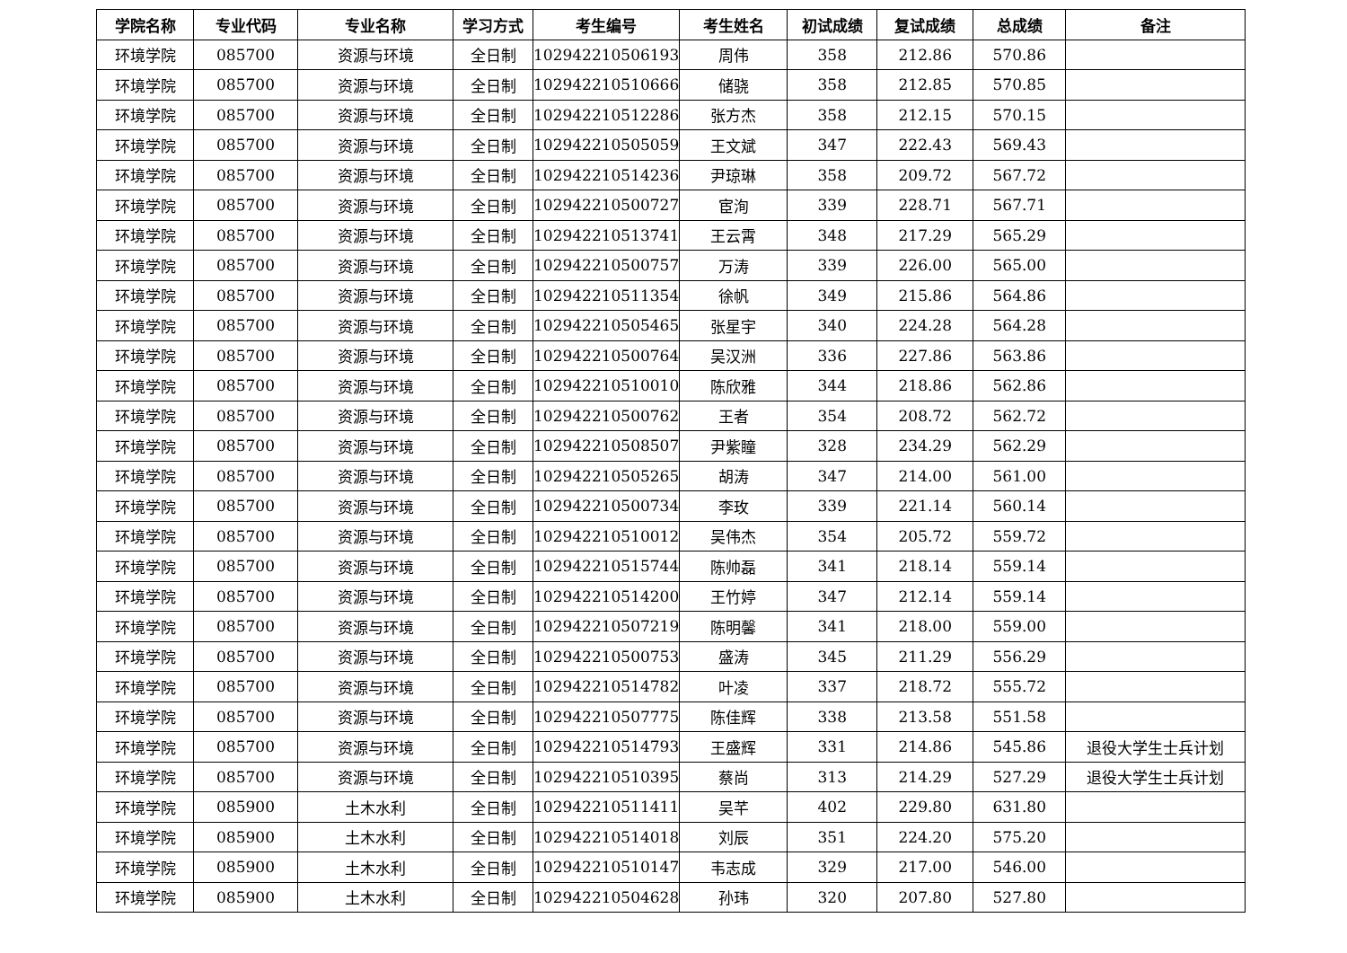| 学院名称 | 专业代码 | 专业名称 | 学习方式 | 考生编号 | 考生姓名 | 初试成绩 | 复试成绩 | 总成绩 | 备注 |
| --- | --- | --- | --- | --- | --- | --- | --- | --- | --- |
| 环境学院 | 085700 | 资源与环境 | 全日制 | 102942210506193 | 周伟 | 358 | 212.86 | 570.86 | |
| 环境学院 | 085700 | 资源与环境 | 全日制 | 102942210510666 | 储骁 | 358 | 212.85 | 570.85 | |
| 环境学院 | 085700 | 资源与环境 | 全日制 | 102942210512286 | 张方杰 | 358 | 212.15 | 570.15 | |
| 环境学院 | 085700 | 资源与环境 | 全日制 | 102942210505059 | 王文斌 | 347 | 222.43 | 569.43 | |
| 环境学院 | 085700 | 资源与环境 | 全日制 | 102942210514236 | 尹琼琳 | 358 | 209.72 | 567.72 | |
| 环境学院 | 085700 | 资源与环境 | 全日制 | 102942210500727 | 宦洵 | 339 | 228.71 | 567.71 | |
| 环境学院 | 085700 | 资源与环境 | 全日制 | 102942210513741 | 王云霄 | 348 | 217.29 | 565.29 | |
| 环境学院 | 085700 | 资源与环境 | 全日制 | 102942210500757 | 万涛 | 339 | 226.00 | 565.00 | |
| 环境学院 | 085700 | 资源与环境 | 全日制 | 102942210511354 | 徐帆 | 349 | 215.86 | 564.86 | |
| 环境学院 | 085700 | 资源与环境 | 全日制 | 102942210505465 | 张星宇 | 340 | 224.28 | 564.28 | |
| 环境学院 | 085700 | 资源与环境 | 全日制 | 102942210500764 | 吴汉洲 | 336 | 227.86 | 563.86 | |
| 环境学院 | 085700 | 资源与环境 | 全日制 | 102942210510010 | 陈欣雅 | 344 | 218.86 | 562.86 | |
| 环境学院 | 085700 | 资源与环境 | 全日制 | 102942210500762 | 王者 | 354 | 208.72 | 562.72 | |
| 环境学院 | 085700 | 资源与环境 | 全日制 | 102942210508507 | 尹紫瞳 | 328 | 234.29 | 562.29 | |
| 环境学院 | 085700 | 资源与环境 | 全日制 | 102942210505265 | 胡涛 | 347 | 214.00 | 561.00 | |
| 环境学院 | 085700 | 资源与环境 | 全日制 | 102942210500734 | 李玫 | 339 | 221.14 | 560.14 | |
| 环境学院 | 085700 | 资源与环境 | 全日制 | 102942210510012 | 吴伟杰 | 354 | 205.72 | 559.72 | |
| 环境学院 | 085700 | 资源与环境 | 全日制 | 102942210515744 | 陈帅磊 | 341 | 218.14 | 559.14 | |
| 环境学院 | 085700 | 资源与环境 | 全日制 | 102942210514200 | 王竹婷 | 347 | 212.14 | 559.14 | |
| 环境学院 | 085700 | 资源与环境 | 全日制 | 102942210507219 | 陈明馨 | 341 | 218.00 | 559.00 | |
| 环境学院 | 085700 | 资源与环境 | 全日制 | 102942210500753 | 盛涛 | 345 | 211.29 | 556.29 | |
| 环境学院 | 085700 | 资源与环境 | 全日制 | 102942210514782 | 叶凌 | 337 | 218.72 | 555.72 | |
| 环境学院 | 085700 | 资源与环境 | 全日制 | 102942210507775 | 陈佳辉 | 338 | 213.58 | 551.58 | |
| 环境学院 | 085700 | 资源与环境 | 全日制 | 102942210514793 | 王盛辉 | 331 | 214.86 | 545.86 | 退役大学生士兵计划 |
| 环境学院 | 085700 | 资源与环境 | 全日制 | 102942210510395 | 蔡尚 | 313 | 214.29 | 527.29 | 退役大学生士兵计划 |
| 环境学院 | 085900 | 土木水利 | 全日制 | 102942210511411 | 吴芊 | 402 | 229.80 | 631.80 | |
| 环境学院 | 085900 | 土木水利 | 全日制 | 102942210514018 | 刘辰 | 351 | 224.20 | 575.20 | |
| 环境学院 | 085900 | 土木水利 | 全日制 | 102942210510147 | 韦志成 | 329 | 217.00 | 546.00 | |
| 环境学院 | 085900 | 土木水利 | 全日制 | 102942210504628 | 孙玮 | 320 | 207.80 | 527.80 | |